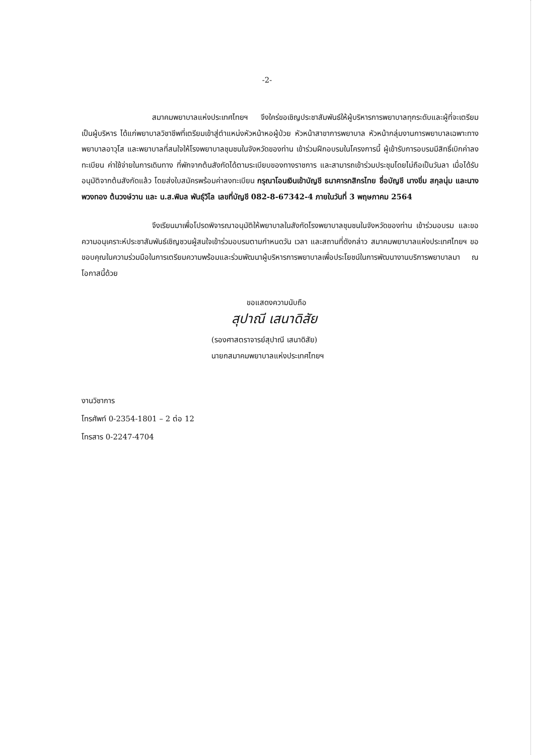-2-
สมาคมพยาบาลแห่งประเทศไทยฯ จึงใคร่ขอเชิญประชาสัมพันธ์ให้ผู้บริหารการพยาบาลทุกระดับและผู้ที่จะเตรียมเป็นผู้บริหาร ได้แก่พยาบาลวิชาชีพที่เตรียมเข้าสู่ตำแหน่งหัวหน้าหอผู้ป่วย หัวหน้าสาขาการพยาบาล หัวหน้ากลุ่มงานการพยาบาลเฉพาะทาง พยาบาลอาวุโส และพยาบาลที่สนใจให้โรงพยาบาลชุมชนในจังหวัดของท่าน เข้าร่วมฝึกอบรมในโครงการนี้ ผู้เข้ารับการอบรมมีสิทธิ์เบิกค่าลงทะเบียน ค่าใช้จ่ายในการเดินทาง ที่พักจากต้นสังกัดได้ตามระเบียบของทางราชการ และสามารถเข้าร่วมประชุมโดยไม่ถือเป็นวันลา เมื่อได้รับอนุมัติจากต้นสังกัดแล้ว โดยส่งใบสมัครพร้อมค่าลงทะเบียน กรุณาโอนเงินเข้าบัญชี ธนาคารกสิกรไทย ชื่อบัญชี นางขิ่ม สกุลนุ่ม และนางพวงทอง ต้นวงษ์วาน และ น.ส.พิมล พันธุ์วิไล เลขที่บัญชี 082-8-67342-4 ภายในวันที่ 3 พฤษภาคม 2564
จึงเรียนมาเพื่อโปรดพิจารณาอนุมัติให้พยาบาลในสังกัดโรงพยาบาลชุมชนในจังหวัดของท่าน เข้าร่วมอบรม และขอความอนุเคราะห์ประชาสัมพันธ์เชิญชวนผู้สนใจเข้าร่วมอบรมตามกำหนดวัน เวลา และสถานที่ดังกล่าว สมาคมพยาบาลแห่งประเทศไทยฯ ขอขอบคุณในความร่วมมือในการเตรียมความพร้อมและร่วมพัฒนาผู้บริหารการพยาบาลเพื่อประโยชน์ในการพัฒนางานบริการพยาบาลมา ณ โอกาสนี้ด้วย
ขอแสดงความนับถือ
สุปาณี เสนาดิสัย
(รองศาสตราจารย์สุปาณี เสนาดิสัย)
นายกสมาคมพยาบาลแห่งประเทศไทยฯ
งานวิชาการ
โทรศัพท์ 0-2354-1801 – 2 ต่อ 12
โทรสาร 0-2247-4704